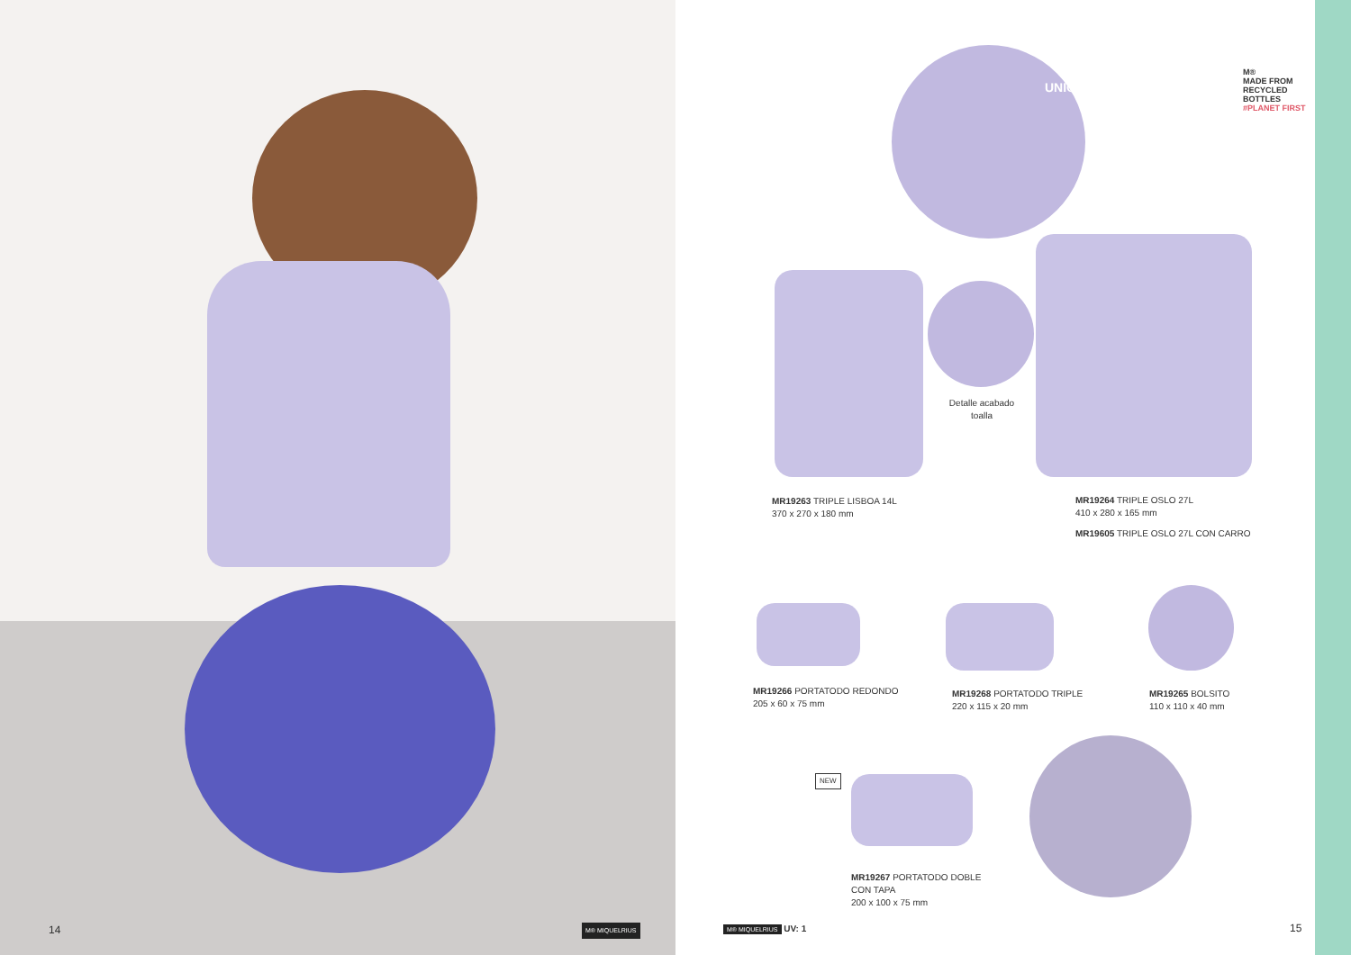14 M® MIQUELRIUS
UNICORNIO
M®
MADE FROM RECYCLED BOTTLES
#PLANET FIRST
Detalle acabado toalla
MR19263 TRIPLE LISBOA 14L
370 x 270 x 180 mm
MR19264 TRIPLE OSLO 27L
410 x 280 x 165 mm
MR19605 TRIPLE OSLO 27L CON CARRO
MR19266 PORTATODO REDONDO
205 x 60 x 75 mm
MR19268 PORTATODO TRIPLE
220 x 115 x 20 mm
MR19265 BOLSITO
110 x 110 x 40 mm
NEW
MR19267 PORTATODO DOBLE
CON TAPA
200 x 100 x 75 mm
M® MIQUELRIUS UV: 1 15